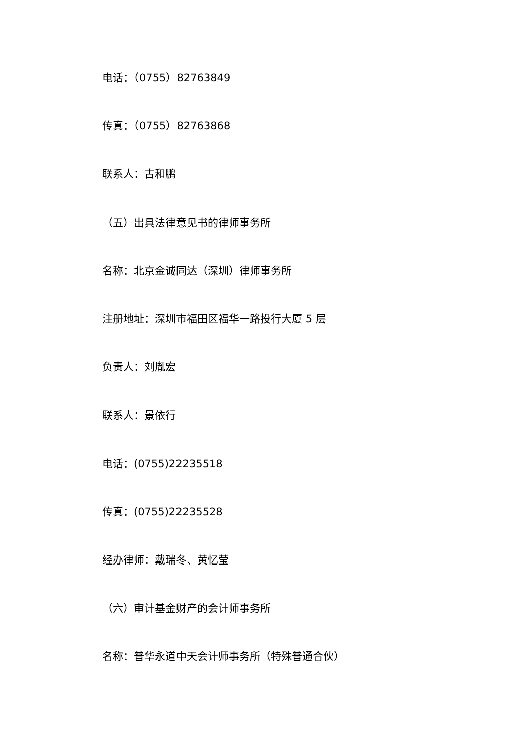电话：（0755）82763849
传真：（0755）82763868
联系人：古和鹏
（五）出具法律意见书的律师事务所
名称：北京金诚同达（深圳）律师事务所
注册地址：深圳市福田区福华一路投行大厦 5 层
负责人：刘胤宏
联系人：景依行
电话：(0755)22235518
传真：(0755)22235528
经办律师：戴瑞冬、黄忆莹
（六）审计基金财产的会计师事务所
名称：普华永道中天会计师事务所（特殊普通合伙）